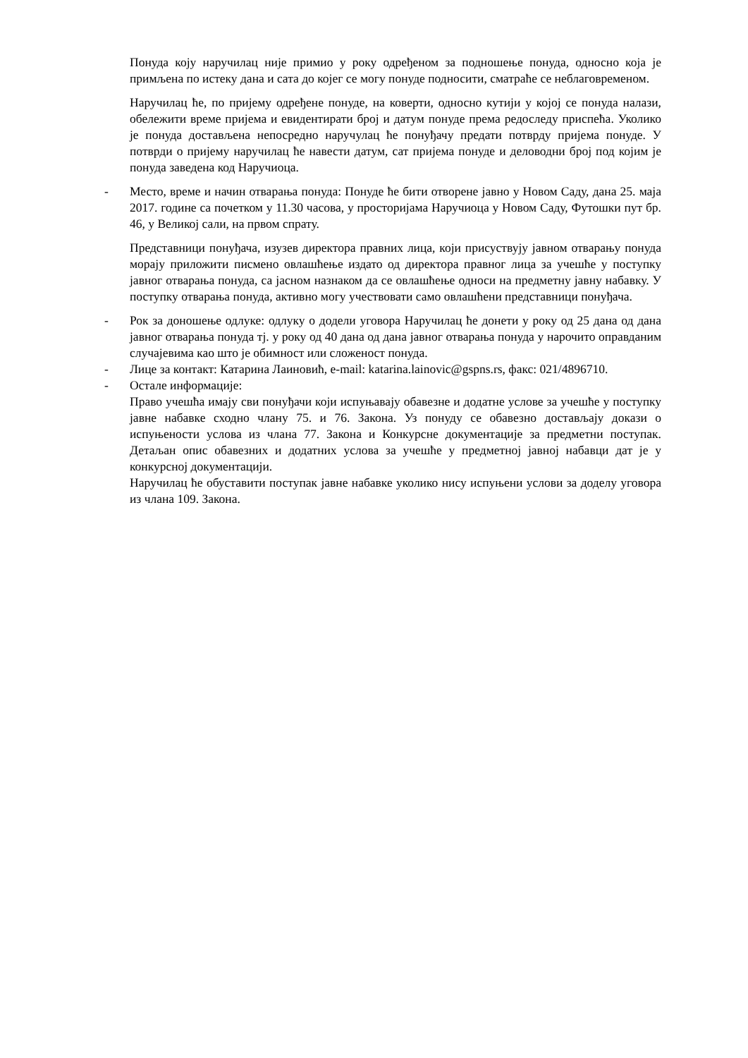Понуда коју наручилац није примио у року одређеном за подношење понуда, односно која је примљена по истеку дана и сата до којег се могу понуде подносити, сматраће се неблаговременом.
Наручилац ће, по пријему одређене понуде, на коверти, односно кутији у којој се понуда налази, обележити време пријема и евидентирати број и датум понуде према редоследу приспећа. Уколико је понуда достављена непосредно наручулац ће понуђачу предати потврду пријема понуде. У потврди о пријему наручилац ће навести датум, сат пријема понуде и деловодни број под којим је понуда заведена код Наручиоца.
- Место, време и начин отварања понуда: Понуде ће бити отворене јавно у Новом Саду, дана 25. маја 2017. године са почетком у 11.30 часова, у просторијама Наручиоца у Новом Саду, Футошки пут бр. 46, у Великој сали, на првом спрату.
Представници понуђача, изузев директора правних лица, који присуствују јавном отварању понуда морају приложити писмено овлашћење издато од директора правног лица за учешће у поступку јавног отварања понуда, са јасном назнаком да се овлашћење односи на предметну јавну набавку. У поступку отварања понуда, активно могу учествовати само овлашћени представници понуђача.
- Рок за доношење одлуке: одлуку о додели уговора Наручилац ће донети у року од 25 дана од дана јавног отварања понуда тј. у року од 40 дана од дана јавног отварања понуда у нарочито оправданим случајевима као што је обимност или сложеност понуда.
- Лице за контакт: Катарина Лаиновић, e-mail: katarina.lainovic@gspns.rs, факс: 021/4896710.
- Остале информације:
Право учешћа имају сви понуђачи који испуњавају обавезне и додатне услове за учешће у поступку јавне набавке сходно члану 75. и 76. Закона. Уз понуду се обавезно достављају докази о испуњености услова из члана 77. Закона и Конкурсне документације за предметни поступак. Детаљан опис обавезних и додатних услова за учешће у предметној јавној набавци дат је у конкурсној документацији.
Наручилац ће обуставити поступак јавне набавке уколико нису испуњени услови за доделу уговора из члана 109. Закона.